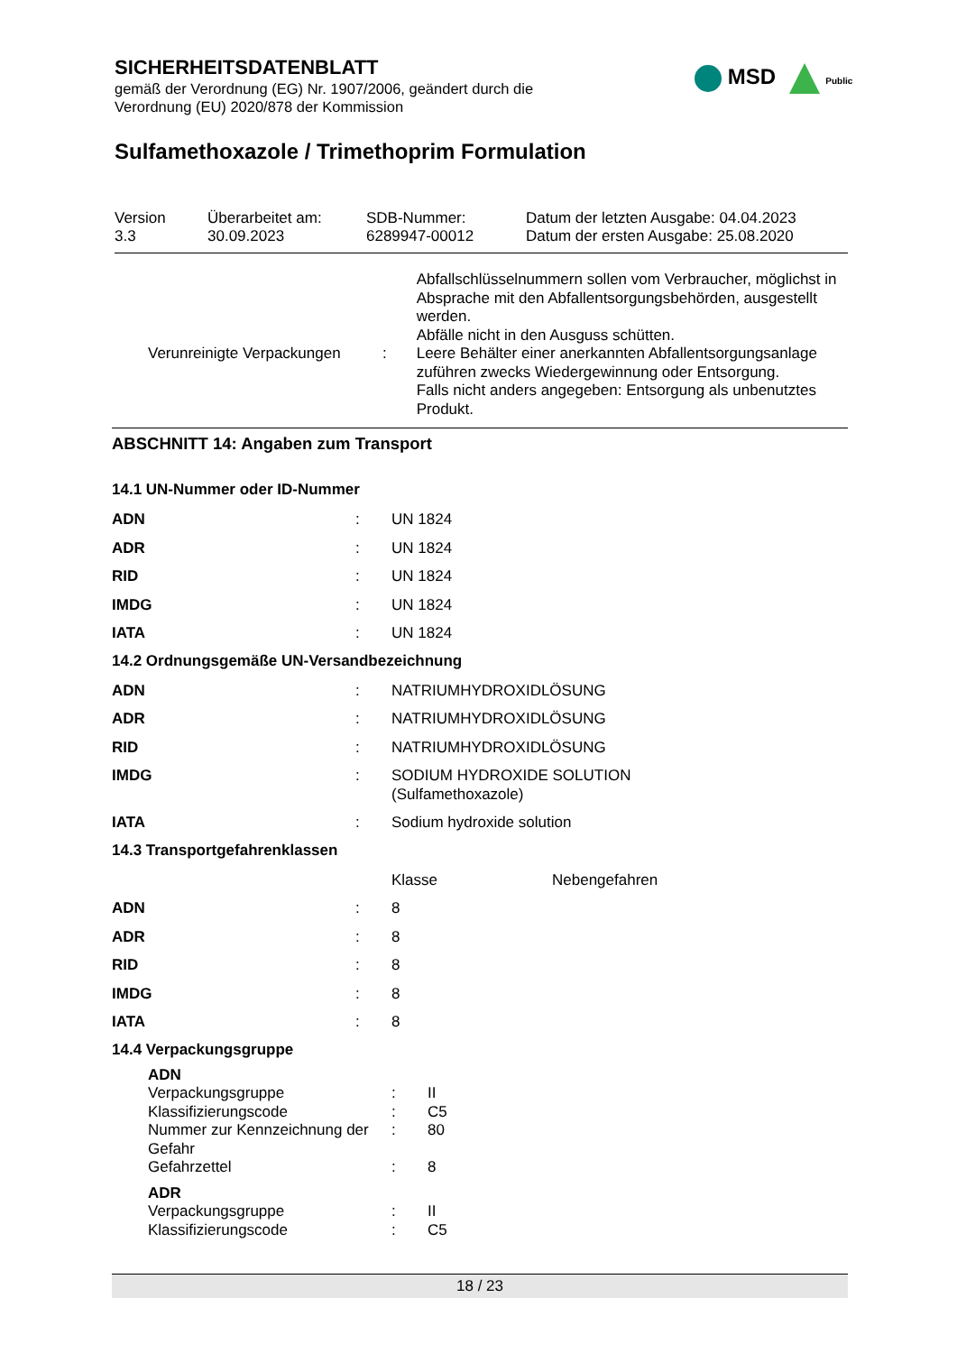SICHERHEITSDATENBLATT
gemäß der Verordnung (EG) Nr. 1907/2006, geändert durch die
Verordnung (EU) 2020/878 der Kommission
Sulfamethoxazole / Trimethoprim Formulation
MSD Public
| Version 3.3 | Überarbeitet am: 30.09.2023 | SDB-Nummer: 6289947-00012 | Datum der letzten Ausgabe: 04.04.2023 Datum der ersten Ausgabe: 25.08.2020 |
| | | Abfallschlüsselnummern sollen vom Verbraucher, möglichst in Absprache mit den Abfallentsorgungsbehörden, ausgestellt werden. Abfälle nicht in den Ausguss schütten. |
| Verunreinigte Verpackungen | : | Leere Behälter einer anerkannten Abfallentsorgungsanlage zuführen zwecks Wiedergewinnung oder Entsorgung. Falls nicht anders angegeben: Entsorgung als unbenutztes Produkt. |
ABSCHNITT 14: Angaben zum Transport
14.1 UN-Nummer oder ID-Nummer
| ADN | : | UN 1824 |
| ADR | : | UN 1824 |
| RID | : | UN 1824 |
| IMDG | : | UN 1824 |
| IATA | : | UN 1824 |
14.2 Ordnungsgemäße UN-Versandbezeichnung
| ADN | : | NATRIUMHYDROXIDLÖSUNG |
| ADR | : | NATRIUMHYDROXIDLÖSUNG |
| RID | : | NATRIUMHYDROXIDLÖSUNG |
| IMDG | : | SODIUM HYDROXIDE SOLUTION (Sulfamethoxazole) |
| IATA | : | Sodium hydroxide solution |
14.3 Transportgefahrenklassen
| | | Klasse | Nebengefahren |
| ADN | : | 8 | |
| ADR | : | 8 | |
| RID | : | 8 | |
| IMDG | : | 8 | |
| IATA | : | 8 | |
14.4 Verpackungsgruppe
| ADN | | |
| Verpackungsgruppe | : | II |
| Klassifizierungscode | : | C5 |
| Nummer zur Kennzeichnung der Gefahr | : | 80 |
| Gefahrzettel | : | 8 |
| ADR | | |
| Verpackungsgruppe | : | II |
| Klassifizierungscode | : | C5 |
18 / 23